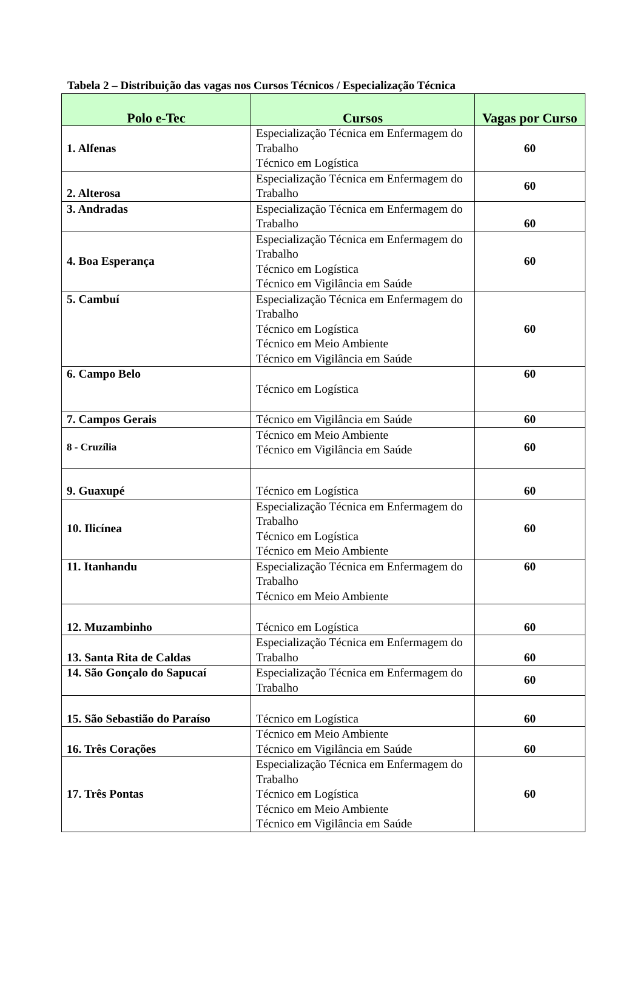Tabela 2 – Distribuição das vagas nos Cursos Técnicos / Especialização Técnica
| Polo e-Tec | Cursos | Vagas por Curso |
| --- | --- | --- |
| 1. Alfenas | Especialização Técnica em Enfermagem do Trabalho Técnico em Logística | 60 |
| 2. Alterosa | Especialização Técnica em Enfermagem do Trabalho | 60 |
| 3. Andradas | Especialização Técnica em Enfermagem do Trabalho | 60 |
| 4. Boa Esperança | Especialização Técnica em Enfermagem do Trabalho Técnico em Logística Técnico em Vigilância em Saúde | 60 |
| 5. Cambuí | Especialização Técnica em Enfermagem do Trabalho Técnico em Logística Técnico em Meio Ambiente Técnico em Vigilância em Saúde | 60 |
| 6. Campo Belo | Técnico em Logística | 60 |
| 7. Campos Gerais | Técnico em Vigilância em Saúde | 60 |
| 8 - Cruzília | Técnico em Meio Ambiente Técnico em Vigilância em Saúde | 60 |
| 9. Guaxupé | Técnico em Logística | 60 |
| 10. Ilicínea | Especialização Técnica em Enfermagem do Trabalho Técnico em Logística Técnico em Meio Ambiente | 60 |
| 11. Itanhandu | Especialização Técnica em Enfermagem do Trabalho Técnico em Meio Ambiente | 60 |
| 12. Muzambinho | Técnico em Logística | 60 |
| 13. Santa Rita de Caldas | Especialização Técnica em Enfermagem do Trabalho | 60 |
| 14. São Gonçalo do Sapucaí | Especialização Técnica em Enfermagem do Trabalho | 60 |
| 15. São Sebastião do Paraíso | Técnico em Logística | 60 |
| 16. Três Corações | Técnico em Meio Ambiente Técnico em Vigilância em Saúde | 60 |
| 17. Três Pontas | Especialização Técnica em Enfermagem do Trabalho Técnico em Logística Técnico em Meio Ambiente Técnico em Vigilância em Saúde | 60 |